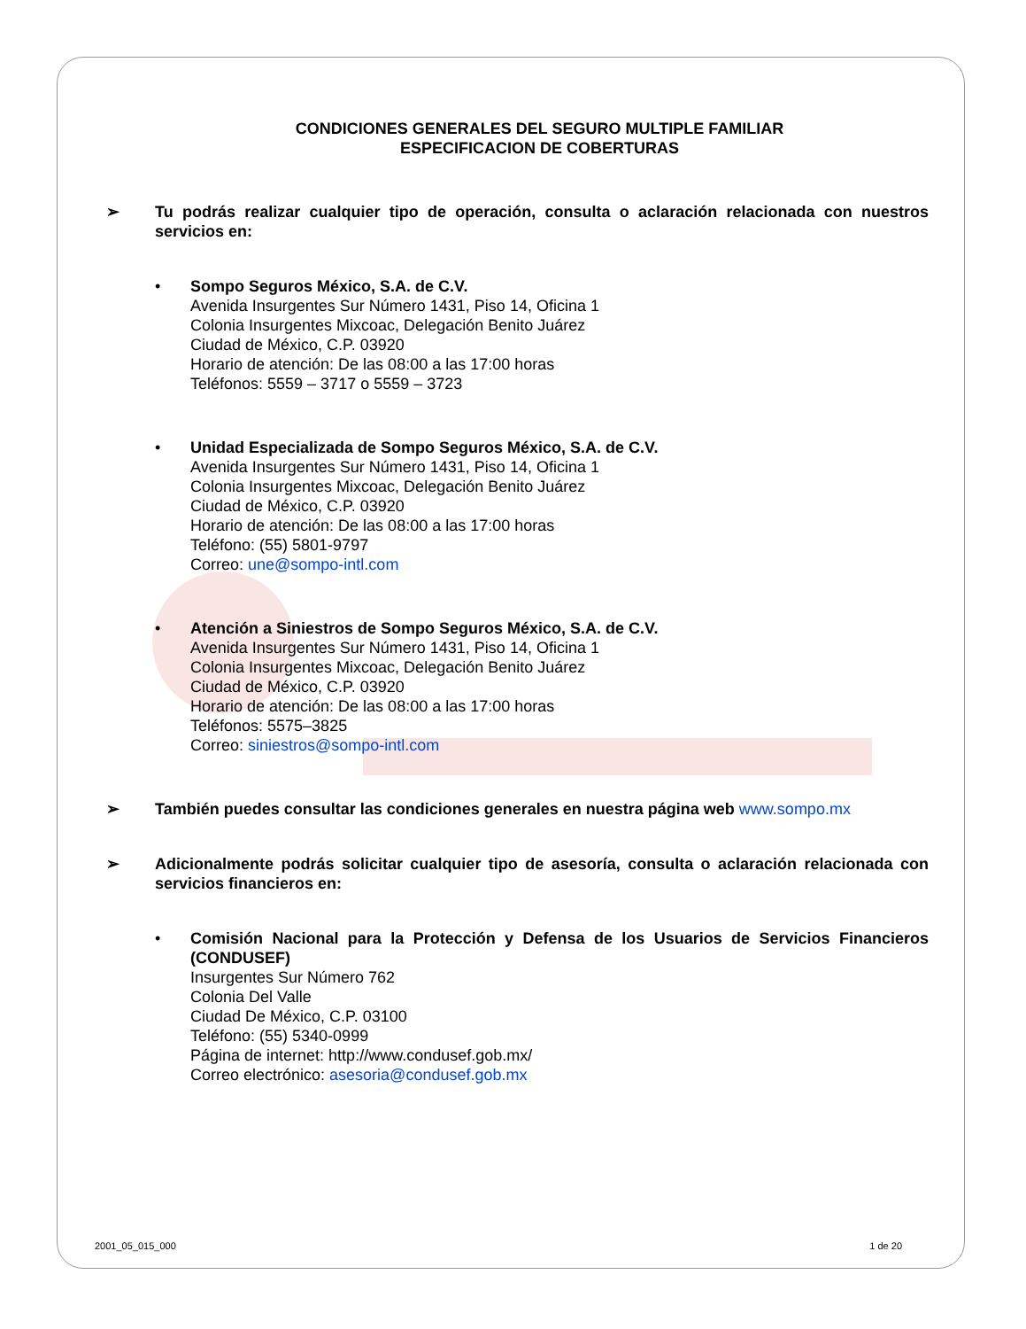CONDICIONES GENERALES DEL SEGURO MULTIPLE FAMILIAR
ESPECIFICACION DE COBERTURAS
➢ Tu podrás realizar cualquier tipo de operación, consulta o aclaración relacionada con nuestros servicios en:
• Sompo Seguros México, S.A. de C.V.
Avenida Insurgentes Sur Número 1431, Piso 14, Oficina 1
Colonia Insurgentes Mixcoac, Delegación Benito Juárez
Ciudad de México, C.P. 03920
Horario de atención: De las 08:00 a las 17:00 horas
Teléfonos: 5559 – 3717 o 5559 – 3723
• Unidad Especializada de Sompo Seguros México, S.A. de C.V.
Avenida Insurgentes Sur Número 1431, Piso 14, Oficina 1
Colonia Insurgentes Mixcoac, Delegación Benito Juárez
Ciudad de México, C.P. 03920
Horario de atención: De las 08:00 a las 17:00 horas
Teléfono: (55) 5801-9797
Correo: une@sompo-intl.com
• Atención a Siniestros de Sompo Seguros México, S.A. de C.V.
Avenida Insurgentes Sur Número 1431, Piso 14, Oficina 1
Colonia Insurgentes Mixcoac, Delegación Benito Juárez
Ciudad de México, C.P. 03920
Horario de atención: De las 08:00 a las 17:00 horas
Teléfonos: 5575–3825
Correo: siniestros@sompo-intl.com
➢ También puedes consultar las condiciones generales en nuestra página web www.sompo.mx
➢ Adicionalmente podrás solicitar cualquier tipo de asesoría, consulta o aclaración relacionada con servicios financieros en:
• Comisión Nacional para la Protección y Defensa de los Usuarios de Servicios Financieros (CONDUSEF)
Insurgentes Sur Número 762
Colonia Del Valle
Ciudad De México, C.P. 03100
Teléfono: (55) 5340-0999
Página de internet: http://www.condusef.gob.mx/
Correo electrónico: asesoria@condusef.gob.mx
2001_05_015_000 1 de 20